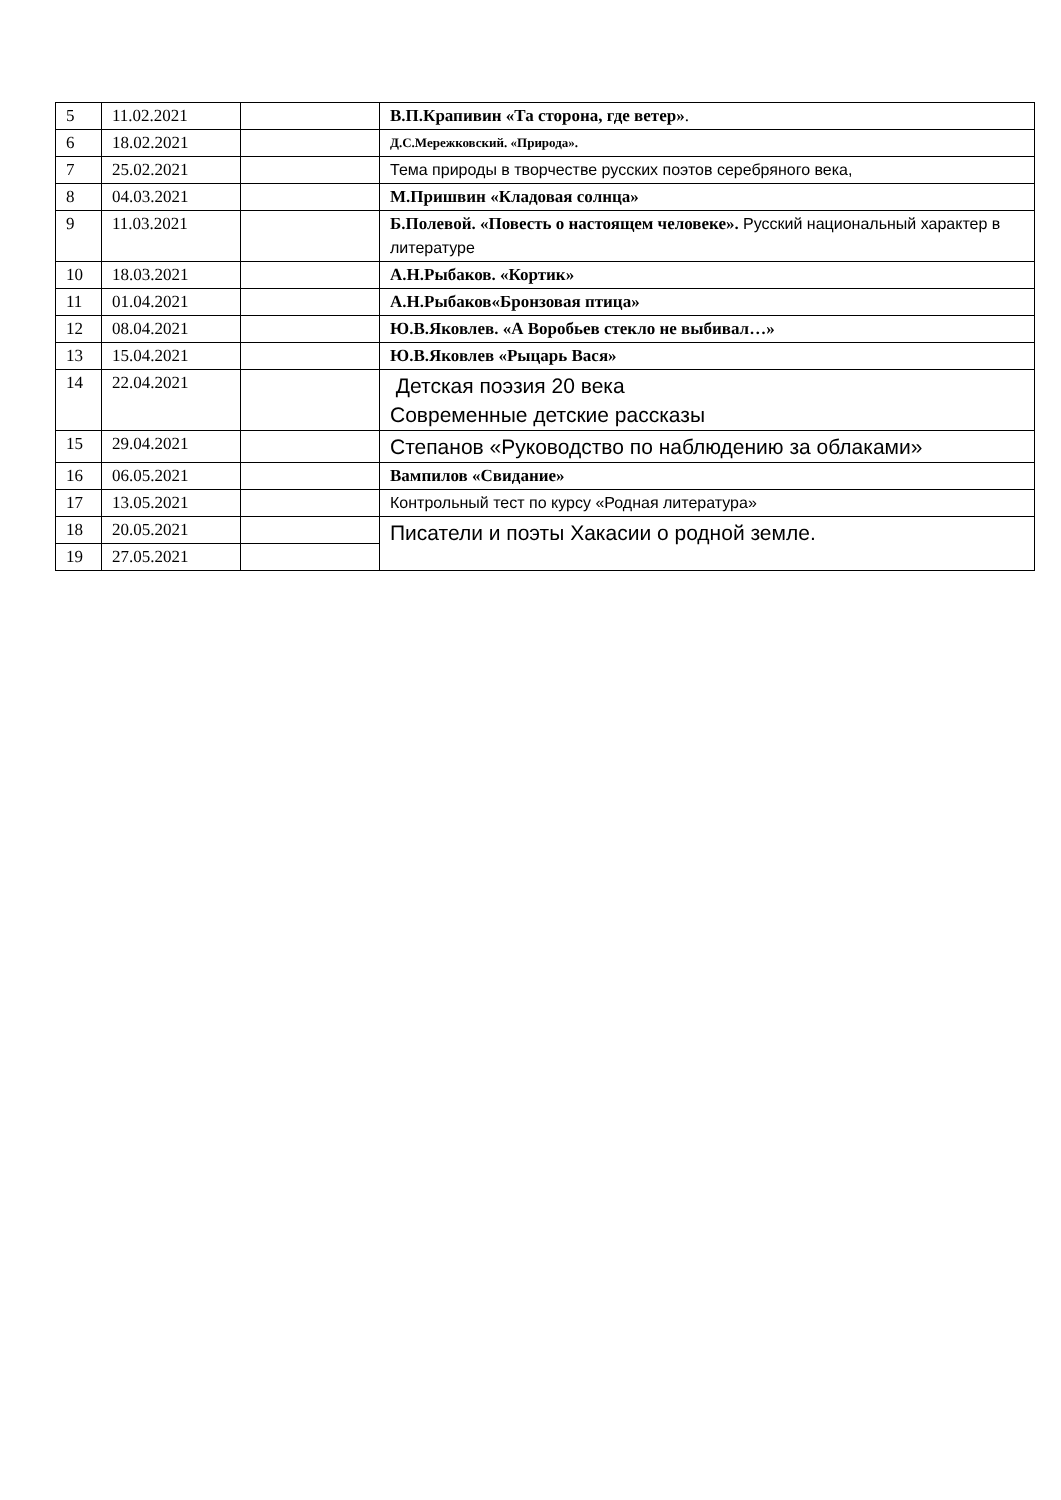| 5 | 11.02.2021 | | В.П.Крапивин «Та сторона, где ветер» . |
| 6 | 18.02.2021 | | Д.С.Мережковский. «Природа». |
| 7 | 25.02.2021 | | Тема природы в творчестве русских поэтов серебряного века, |
| 8 | 04.03.2021 | | М.Пришвин «Кладовая солнца» |
| 9 | 11.03.2021 | | Б.Полевой. «Повесть о настоящем человеке». Русский национальный характер в литературе |
| 10 | 18.03.2021 | | А.Н.Рыбаков. «Кортик» |
| 11 | 01.04.2021 | | А.Н.Рыбаков«Бронзовая птица» |
| 12 | 08.04.2021 | | Ю.В.Яковлев. «А Воробьев стекло не выбивал…» |
| 13 | 15.04.2021 | | Ю.В.Яковлев «Рыцарь Вася» |
| 14 | 22.04.2021 | | Детская поэзия 20 века Современные детские рассказы |
| 15 | 29.04.2021 | | Степанов «Руководство по наблюдению за облаками» |
| 16 | 06.05.2021 | | Вампилов «Свидание» |
| 17 | 13.05.2021 | | Контрольный тест по курсу «Родная литература» |
| 18 | 20.05.2021 | | Писатели и поэты Хакасии о родной земле. |
| 19 | 27.05.2021 | | |